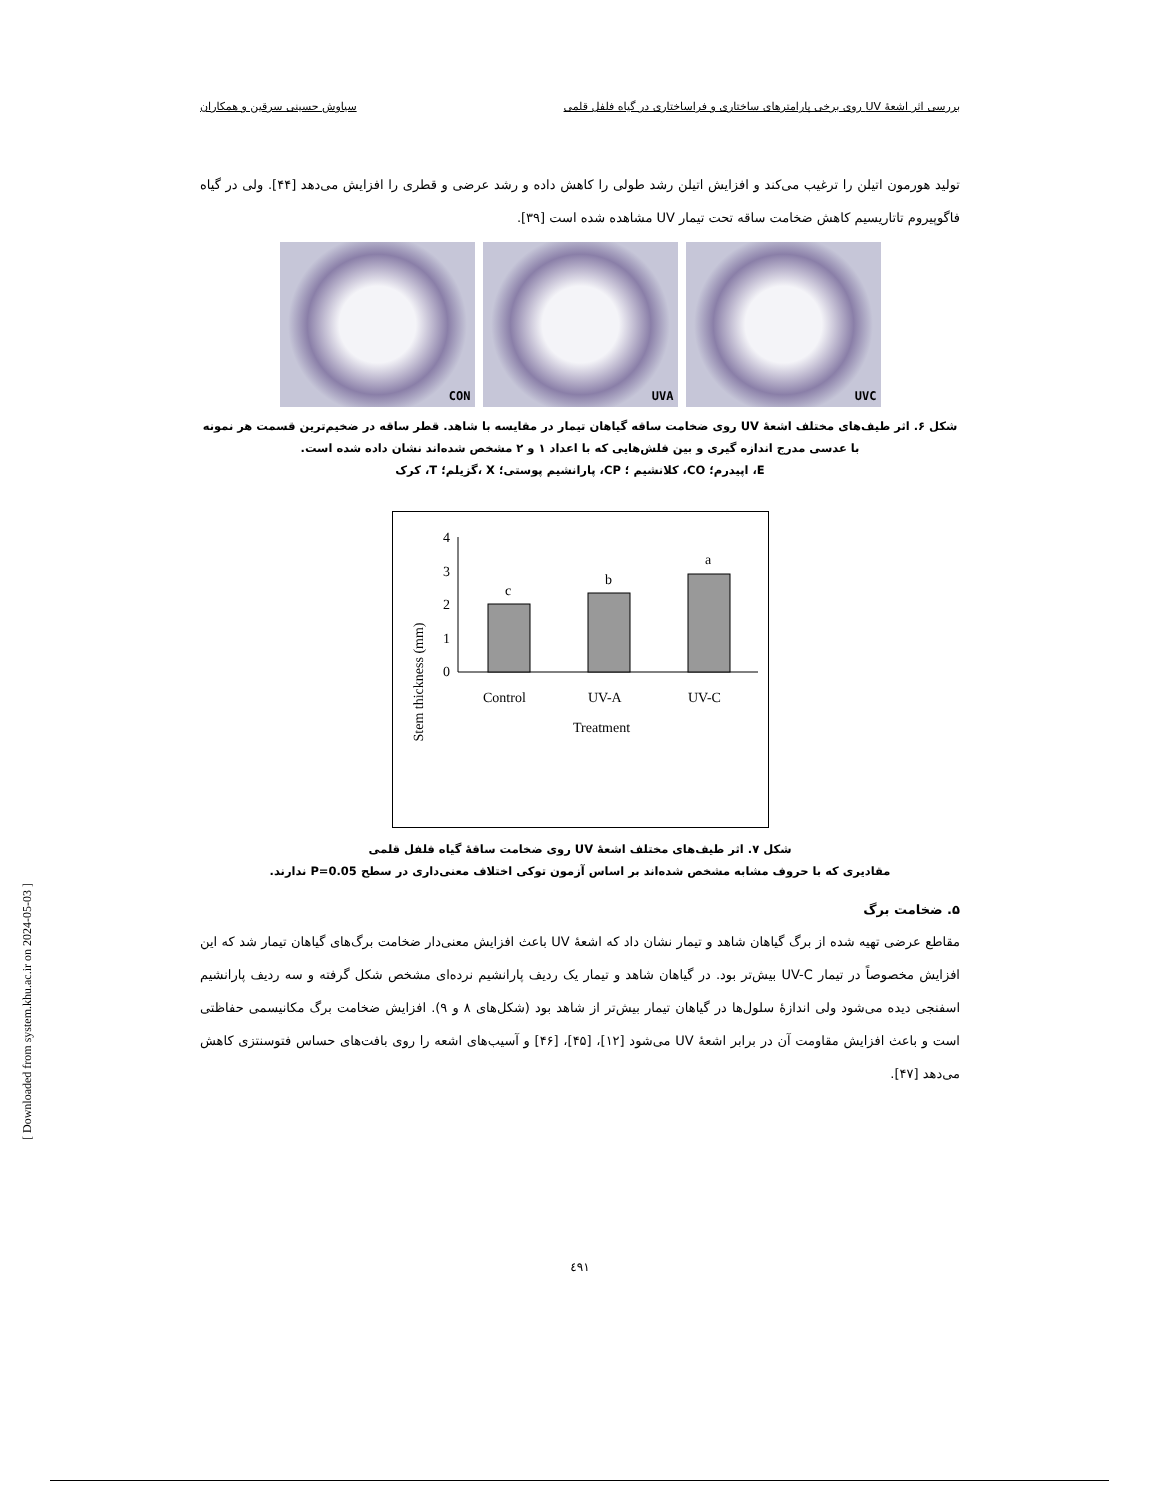بررسی اثر اشعهٔ UV روی برخی پارامترهای ساختاری و فراساختاری در گیاه فلفل قلمی سیاوش حسینی سرقین و همکاران
تولید هورمون اتیلن را ترغیب می‌کند و افزایش اتیلن رشد طولی را کاهش داده و رشد عرضی و قطری را افزایش می‌دهد [۴۴]. ولی در گیاه فاگوپیروم تاتاریسیم کاهش ضخامت ساقه تحت تیمار UV مشاهده شده است [۳۹].
CON UVA UVC
شکل ۶. اثر طیف‌های مختلف اشعهٔ UV روی ضخامت ساقه گیاهان تیمار در مقایسه با شاهد. قطر ساقه در ضخیم‌ترین قسمت هر نمونه با عدسی مدرج اندازه گیری و بین فلش‌هایی که با اعداد ۱ و ۲ مشخص شده‌اند نشان داده شده است.
E، اپیدرم؛ CO، کلانشیم ؛ CP، پارانشیم پوستی؛ X ،گزیلم؛ T، کرک
Stem thickness (mm)
4
3
2
1
0
c
b
a
Control
UV-A
UV-C
Treatment
شکل ۷. اثر طیف‌های مختلف اشعهٔ UV روی ضخامت ساقهٔ گیاه فلفل قلمی
مقادیری که با حروف مشابه مشخص شده‌اند بر اساس آزمون توکی اختلاف معنی‌داری در سطح P=0.05 ندارند.
۵. ضخامت برگ
مقاطع عرضی تهیه شده از برگ گیاهان شاهد و تیمار نشان داد که اشعهٔ UV باعث افزایش معنی‌دار ضخامت برگ‌های گیاهان تیمار شد که این افزایش مخصوصاً در تیمار UV-C بیش‌تر بود. در گیاهان شاهد و تیمار یک ردیف پارانشیم نرده‌ای مشخص شکل گرفته و سه ردیف پارانشیم اسفنجی دیده می‌شود ولی اندازهٔ سلول‌ها در گیاهان تیمار بیش‌تر از شاهد بود (شکل‌های ۸ و ۹). افزایش ضخامت برگ مکانیسمی حفاظتی است و باعث افزایش مقاومت آن در برابر اشعهٔ UV می‌شود [۱۲]، [۴۵]، [۴۶] و آسیب‌های اشعه را روی بافت‌های حساس فتوسنتزی کاهش می‌دهد [۴۷].
٤٩١
[ Downloaded from system.khu.ac.ir on 2024-05-03 ]